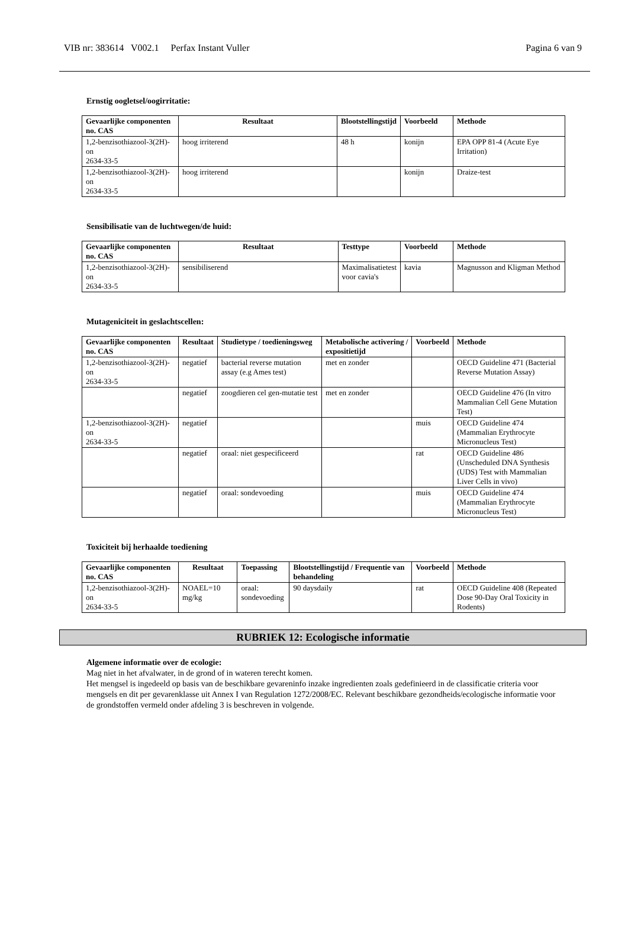VIB nr: 383614 V002.1 Perfax Instant Vuller Pagina 6 van 9
Ernstig oogletsel/oogirritatie:
| Gevaarlijke componenten no. CAS | Resultaat | Blootstellingstijd | Voorbeeld | Methode |
| --- | --- | --- | --- | --- |
| 1,2-benzisothiazool-3(2H)-on 2634-33-5 | hoog irriterend | 48 h | konijn | EPA OPP 81-4 (Acute Eye Irritation) |
| 1,2-benzisothiazool-3(2H)-on 2634-33-5 | hoog irriterend | | konijn | Draize-test |
Sensibilisatie van de luchtwegen/de huid:
| Gevaarlijke componenten no. CAS | Resultaat | Testtype | Voorbeeld | Methode |
| --- | --- | --- | --- | --- |
| 1,2-benzisothiazool-3(2H)-on 2634-33-5 | sensibiliserend | Maximalisatietest voor cavia's | kavia | Magnusson and Kligman Method |
Mutageniciteit in geslachtscellen:
| Gevaarlijke componenten no. CAS | Resultaat | Studietype / toedieningsweg | Metabolische activering / expositietijd | Voorbeeld | Methode |
| --- | --- | --- | --- | --- | --- |
| 1,2-benzisothiazool-3(2H)-on 2634-33-5 | negatief | bacterial reverse mutation assay (e.g Ames test) | met en zonder | | OECD Guideline 471 (Bacterial Reverse Mutation Assay) |
| | negatief | zoogdieren cel gen-mutatie test | met en zonder | | OECD Guideline 476 (In vitro Mammalian Cell Gene Mutation Test) |
| 1,2-benzisothiazool-3(2H)-on 2634-33-5 | negatief | | | muis | OECD Guideline 474 (Mammalian Erythrocyte Micronucleus Test) |
| | negatief | oraal: niet gespecificeerd | | rat | OECD Guideline 486 (Unscheduled DNA Synthesis (UDS) Test with Mammalian Liver Cells in vivo) |
| | negatief | oraal: sondevoeding | | muis | OECD Guideline 474 (Mammalian Erythrocyte Micronucleus Test) |
Toxiciteit bij herhaalde toediening
| Gevaarlijke componenten no. CAS | Resultaat | Toepassing | Blootstellingstijd / Frequentie van behandeling | Voorbeeld | Methode |
| --- | --- | --- | --- | --- | --- |
| 1,2-benzisothiazool-3(2H)-on 2634-33-5 | NOAEL=10 mg/kg | oraal: sondevoeding | 90 daysdaily | rat | OECD Guideline 408 (Repeated Dose 90-Day Oral Toxicity in Rodents) |
RUBRIEK 12: Ecologische informatie
Algemene informatie over de ecologie:
Mag niet in het afvalwater, in de grond of in wateren terecht komen.
Het mengsel is ingedeeld op basis van de beschikbare gevareninfo inzake ingredienten zoals gedefinieerd in de classificatie criteria voor mengsels en dit per gevarenklasse uit Annex I van Regulation 1272/2008/EC. Relevant beschikbare gezondheids/ecologische informatie voor de grondstoffen vermeld onder afdeling 3 is beschreven in volgende.